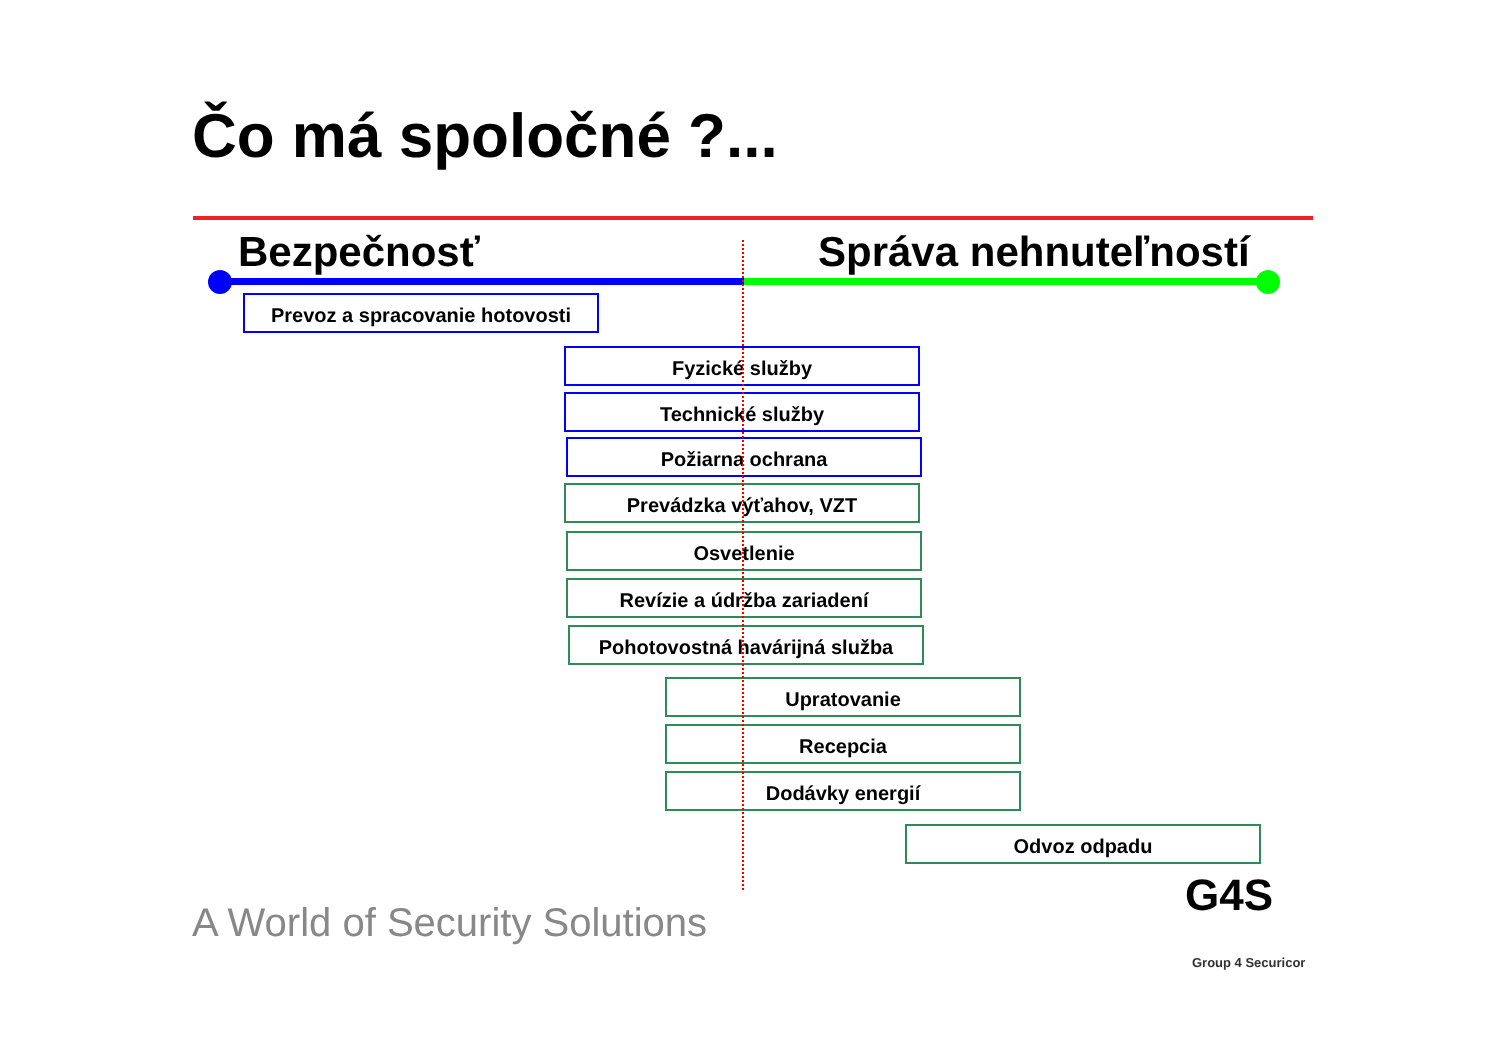Čo má spoločné ?...
Bezpečnosť Správa nehnuteľností
Prevoz a spracovanie hotovosti
Fyzické služby
Technické služby
Požiarna ochrana
Prevádzka výťahov, VZT
Osvetlenie
Revízie a údržba zariadení
Pohotovostná havárijná služba
Upratovanie
Recepcia
Dodávky energií
Odvoz odpadu
A World of Security Solutions
G4S
Group 4 Securicor